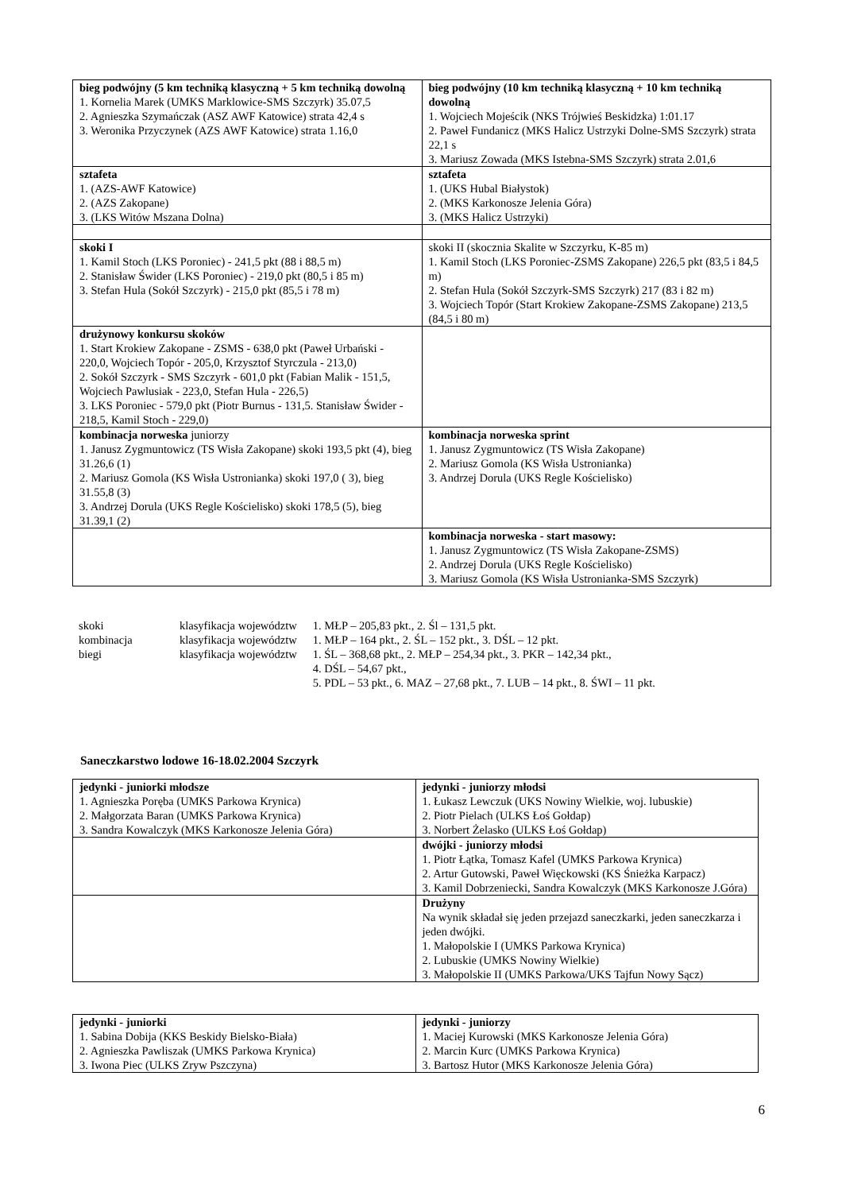| bieg podwójny (5 km techniką klasyczną + 5 km techniką dowolną 1. Kornelia Marek (UMKS Marklowice-SMS Szczyrk) 35.07,5 2. Agnieszka Szymańczak (ASZ AWF Katowice) strata 42,4 s 3. Weronika Przyczynek (AZS AWF Katowice) strata 1.16,0 | bieg podwójny (10 km techniką klasyczną + 10 km techniką dowolną 1. Wojciech Mojeścik (NKS Trójwieś Beskidzka) 1:01.17 2. Paweł Fundanicz (MKS Halicz Ustrzyki Dolne-SMS Szczyrk) strata 22,1 s 3. Mariusz Zowada (MKS Istebna-SMS Szczyrk) strata 2.01,6 |
| sztafeta 1. (AZS-AWF Katowice) 2. (AZS Zakopane) 3. (LKS Witów Mszana Dolna) | sztafeta 1. (UKS Hubal Białystok) 2. (MKS Karkonosze Jelenia Góra) 3. (MKS Halicz Ustrzyki) |
| skoki I 1. Kamil Stoch (LKS Poroniec) - 241,5 pkt (88 i 88,5 m) 2. Stanisław Świder (LKS Poroniec) - 219,0 pkt (80,5 i 85 m) 3. Stefan Hula (Sokół Szczyrk) - 215,0 pkt (85,5 i 78 m) | skoki II (skocznia Skalite w Szczyrku, K-85 m) 1. Kamil Stoch (LKS Poroniec-ZSMS Zakopane) 226,5 pkt (83,5 i 84,5 m) 2. Stefan Hula (Sokół Szczyrk-SMS Szczyrk) 217 (83 i 82 m) 3. Wojciech Topór (Start Krokiew Zakopane-ZSMS Zakopane) 213,5 (84,5 i 80 m) |
| drużynowy konkursu skoków 1. Start Krokiew Zakopane - ZSMS - 638,0 pkt (Paweł Urbański - 220,0, Wojciech Topór - 205,0, Krzysztof Styrczula - 213,0) 2. Sokół Szczyrk - SMS Szczyrk - 601,0 pkt (Fabian Malik - 151,5, Wojciech Pawlusiak - 223,0, Stefan Hula - 226,5) 3. LKS Poroniec - 579,0 pkt (Piotr Burnus - 131,5. Stanisław Świder - 218,5, Kamil Stoch - 229,0) | |
| kombinacja norweska juniorzy 1. Janusz Zygmuntowicz (TS Wisła Zakopane) skoki 193,5 pkt (4), bieg 31.26,6 (1) 2. Mariusz Gomola (KS Wisła Ustronianka) skoki 197,0 ( 3), bieg 31.55,8 (3) 3. Andrzej Dorula (UKS Regle Kościelisko) skoki 178,5 (5), bieg 31.39,1 (2) | kombinacja norweska sprint 1. Janusz Zygmuntowicz (TS Wisła Zakopane) 2. Mariusz Gomola (KS Wisła Ustronianka) 3. Andrzej Dorula (UKS Regle Kościelisko) |
| | kombinacja norweska - start masowy: 1. Janusz Zygmuntowicz (TS Wisła Zakopane-ZSMS) 2. Andrzej Dorula (UKS Regle Kościelisko) 3. Mariusz Gomola (KS Wisła Ustronianka-SMS Szczyrk) |
| skoki | klasyfikacja województw | 1. MŁP – 205,83 pkt., 2. Śl – 131,5 pkt. |
| kombinacja | klasyfikacja województw | 1. MŁP – 164 pkt., 2. ŚL – 152 pkt., 3. DŚL – 12 pkt. |
| biegi | klasyfikacja województw | 1. ŚL – 368,68 pkt., 2. MŁP – 254,34 pkt., 3. PKR – 142,34 pkt., 4. DŚL – 54,67 pkt., 5. PDL – 53 pkt., 6. MAZ – 27,68 pkt., 7. LUB – 14 pkt., 8. ŚWI – 11 pkt. |
Saneczkarstwo lodowe 16-18.02.2004 Szczyrk
| jedynki - juniorki młodsze 1. Agnieszka Poręba (UMKS Parkowa Krynica) 2. Małgorzata Baran (UMKS Parkowa Krynica) 3. Sandra Kowalczyk (MKS Karkonosze Jelenia Góra) | jedynki - juniorzy młodsi 1. Łukasz Lewczuk (UKS Nowiny Wielkie, woj. lubuskie) 2. Piotr Pielach (ULKS Łoś Gołdap) 3. Norbert Żelasko (ULKS Łoś Gołdap) |
| | dwójki - juniorzy młodsi 1. Piotr Łątka, Tomasz Kafel (UMKS Parkowa Krynica) 2. Artur Gutowski, Paweł Więckowski (KS Śnieżka Karpacz) 3. Kamil Dobrzeniecki, Sandra Kowalczyk (MKS Karkonosze J.Góra) |
| | Drużyny Na wynik składał się jeden przejazd saneczkarki, jeden saneczkarza i jeden dwójki. 1. Małopolskie I (UMKS Parkowa Krynica) 2. Lubuskie (UMKS Nowiny Wielkie) 3. Małopolskie II (UMKS Parkowa/UKS Tajfun Nowy Sącz) |
| jedynki - juniorki 1. Sabina Dobija (KKS Beskidy Bielsko-Biała) 2. Agnieszka Pawliszak (UMKS Parkowa Krynica) 3. Iwona Piec (ULKS Zryw Pszczyna) | jedynki - juniorzy 1. Maciej Kurowski (MKS Karkonosze Jelenia Góra) 2. Marcin Kurc (UMKS Parkowa Krynica) 3. Bartosz Hutor (MKS Karkonosze Jelenia Góra) |
6